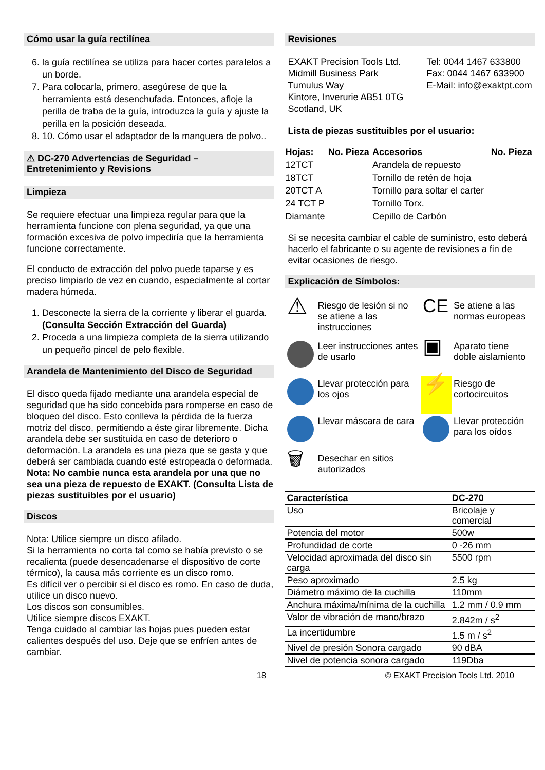Cómo usar la guía rectilínea
6. la guía rectilínea se utiliza para hacer cortes paralelos a un borde.
7. Para colocarla, primero, asegúrese de que la herramienta está desenchufada. Entonces, afloje la perilla de traba de la guía, introduzca la guía y ajuste la perilla en la posición deseada.
8. 10. Cómo usar el adaptador de la manguera de polvo..
⚠ DC-270 Advertencias de Seguridad –
Entretenimiento y Revisions
Limpieza
Se requiere efectuar una limpieza regular para que la herramienta funcione con plena seguridad, ya que una formación excesiva de polvo impediría que la herramienta funcione correctamente.
El conducto de extracción del polvo puede taparse y es preciso limpiarlo de vez en cuando, especialmente al cortar madera húmeda.
1. Desconecte la sierra de la corriente y liberar el guarda. (Consulta Sección Extracción del Guarda)
2. Proceda a una limpieza completa de la sierra utilizando un pequeño pincel de pelo flexible.
Arandela de Mantenimiento del Disco de Seguridad
El disco queda fijado mediante una arandela especial de seguridad que ha sido concebida para romperse en caso de bloqueo del disco. Esto conlleva la pérdida de la fuerza motriz del disco, permitiendo a éste girar libremente. Dicha arandela debe ser sustituida en caso de deterioro o deformación. La arandela es una pieza que se gasta y que deberá ser cambiada cuando esté estropeada o deformada.
Nota: No cambie nunca esta arandela por una que no sea una pieza de repuesto de EXAKT. (Consulta Lista de piezas sustituibles por el usuario)
Discos
Nota: Utilice siempre un disco afilado.
Si la herramienta no corta tal como se había previsto o se recalienta (puede desencadenarse el dispositivo de corte térmico), la causa más corriente es un disco romo.
Es difícil ver o percibir si el disco es romo. En caso de duda, utilice un disco nuevo.
Los discos son consumibles.
Utilice siempre discos EXAKT.
Tenga cuidado al cambiar las hojas pues pueden estar calientes después del uso. Deje que se enfríen antes de cambiar.
Revisiones
EXAKT Precision Tools Ltd.
Midmill Business Park
Tumulus Way
Kintore, Inverurie AB51 0TG
Scotland, UK
Tel: 0044 1467 633800
Fax: 0044 1467 633900
E-Mail: info@exaktpt.com
Lista de piezas sustituibles por el usuario:
| Hojas: | No. Pieza | Accesorios | No. Pieza |
| --- | --- | --- | --- |
| 12TCT | | Arandela de repuesto | |
| 18TCT | | Tornillo de retén de hoja | |
| 20TCT A | | Tornillo para soltar el carter | |
| 24 TCT P | | Tornillo Torx. | |
| Diamante | | Cepillo de Carbón | |
Si se necesita cambiar el cable de suministro, esto deberá hacerlo el fabricante o su agente de revisiones a fin de evitar ocasiones de riesgo.
Explicación de Símbolos:
| ⚠ | Riesgo de lesión si no se atiene a las instrucciones | CE | Se atiene a las normas europeas |
| | Leer instrucciones antes de usarlo | ▣ | Aparato tiene doble aislamiento |
| | Llevar protección para los ojos | ⚡ | Riesgo de cortocircuitos |
| | Llevar máscara de cara | | Llevar protección para los oídos |
| 🗑 | Desechar en sitios autorizados | | |
| Característica | DC-270 |
| Uso | Bricolaje y comercial |
| Potencia del motor | 500w |
| Profundidad de corte | 0 -26 mm |
| Velocidad aproximada del disco sin carga | 5500 rpm |
| Peso aproximado | 2.5 kg |
| Diámetro máximo de la cuchilla | 110mm |
| Anchura máxima/mínima de la cuchilla | 1.2 mm / 0.9 mm |
| Valor de vibración de mano/brazo | 2.842m / s<sup>2</sup> |
| La incertidumbre | 1.5 m / s<sup>2</sup> |
| Nivel de presión Sonora cargado | 90 dBA |
| Nivel de potencia sonora cargado | 119Dba |
18 © EXAKT Precision Tools Ltd. 2010